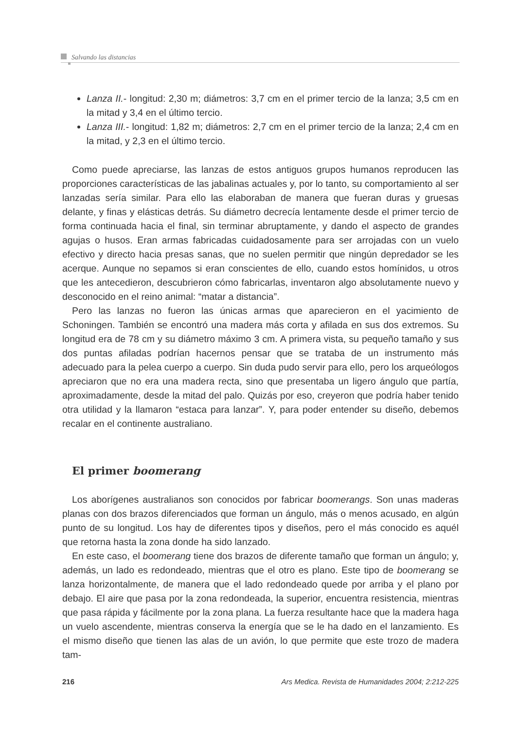Salvando las distancias
Lanza II.- longitud: 2,30 m; diámetros: 3,7 cm en el primer tercio de la lanza; 3,5 cm en la mitad y 3,4 en el último tercio.
Lanza III.- longitud: 1,82 m; diámetros: 2,7 cm en el primer tercio de la lanza; 2,4 cm en la mitad, y 2,3 en el último tercio.
Como puede apreciarse, las lanzas de estos antiguos grupos humanos reproducen las proporciones características de las jabalinas actuales y, por lo tanto, su comportamiento al ser lanzadas sería similar. Para ello las elaboraban de manera que fueran duras y gruesas delante, y finas y elásticas detrás. Su diámetro decrecía lentamente desde el primer tercio de forma continuada hacia el final, sin terminar abruptamente, y dando el aspecto de grandes agujas o husos. Eran armas fabricadas cuidadosamente para ser arrojadas con un vuelo efectivo y directo hacia presas sanas, que no suelen permitir que ningún depredador se les acerque. Aunque no sepamos si eran conscientes de ello, cuando estos homínidos, u otros que les antecedieron, descubrieron cómo fabricarlas, inventaron algo absolutamente nuevo y desconocido en el reino animal: “matar a distancia”.
Pero las lanzas no fueron las únicas armas que aparecieron en el yacimiento de Schoningen. También se encontró una madera más corta y afilada en sus dos extremos. Su longitud era de 78 cm y su diámetro máximo 3 cm. A primera vista, su pequeño tamaño y sus dos puntas afiladas podrían hacernos pensar que se trataba de un instrumento más adecuado para la pelea cuerpo a cuerpo. Sin duda pudo servir para ello, pero los arqueólogos apreciaron que no era una madera recta, sino que presentaba un ligero ángulo que partía, aproximadamente, desde la mitad del palo. Quizás por eso, creyeron que podría haber tenido otra utilidad y la llamaron “estaca para lanzar”. Y, para poder entender su diseño, debemos recalar en el continente australiano.
El primer boomerang
Los aborígenes australianos son conocidos por fabricar boomerangs. Son unas maderas planas con dos brazos diferenciados que forman un ángulo, más o menos acusado, en algún punto de su longitud. Los hay de diferentes tipos y diseños, pero el más conocido es aquél que retorna hasta la zona donde ha sido lanzado.
En este caso, el boomerang tiene dos brazos de diferente tamaño que forman un ángulo; y, además, un lado es redondeado, mientras que el otro es plano. Este tipo de boomerang se lanza horizontalmente, de manera que el lado redondeado quede por arriba y el plano por debajo. El aire que pasa por la zona redondeada, la superior, encuentra resistencia, mientras que pasa rápida y fácilmente por la zona plana. La fuerza resultante hace que la madera haga un vuelo ascendente, mientras conserva la energía que se le ha dado en el lanzamiento. Es el mismo diseño que tienen las alas de un avión, lo que permite que este trozo de madera tam-
216 Ars Medica. Revista de Humanidades 2004; 2:212-225